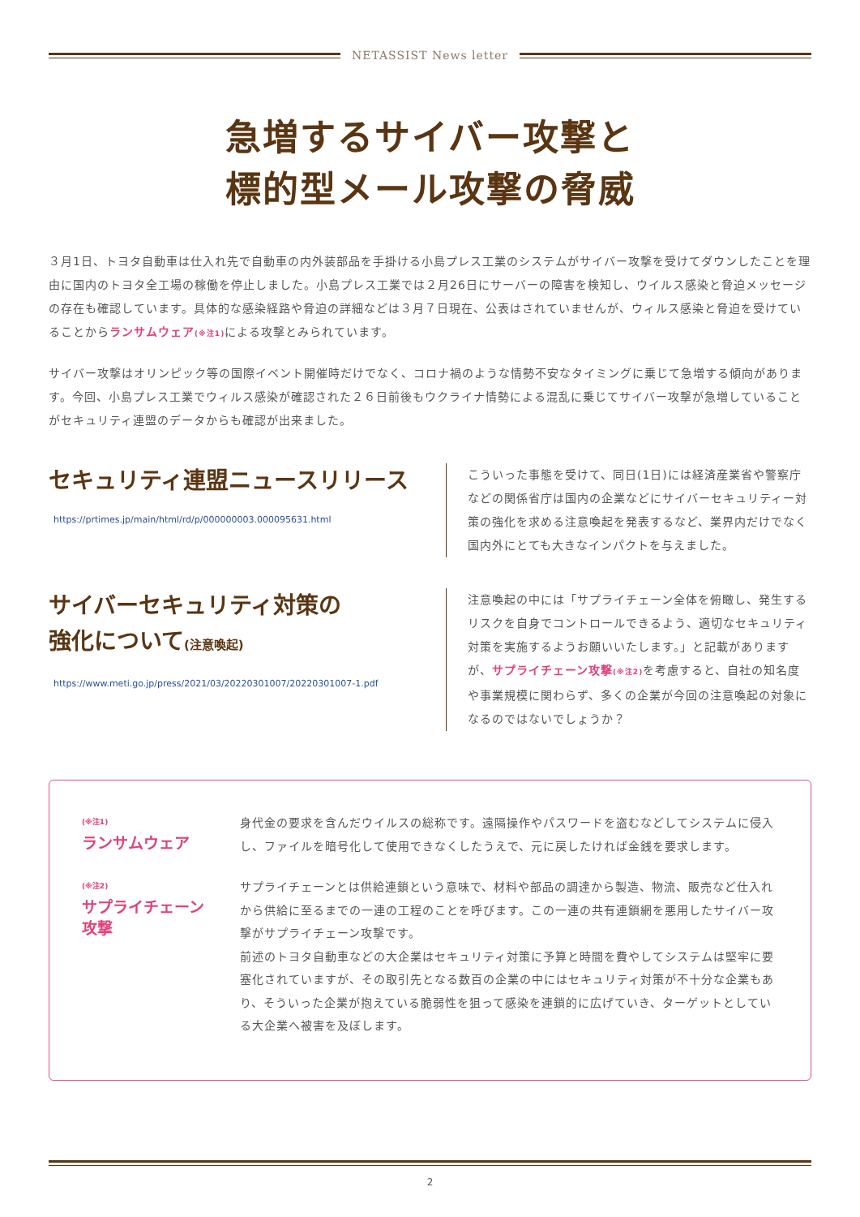NETASSIST News letter
急増するサイバー攻撃と
標的型メール攻撃の脅威
３月1日、トヨタ自動車は仕入れ先で自動車の内外装部品を手掛ける小島プレス工業のシステムがサイバー攻撃を受けてダウンしたことを理由に国内のトヨタ全工場の稼働を停止しました。小島プレス工業では２月26日にサーバーの障害を検知し、ウイルス感染と脅迫メッセージの存在も確認しています。具体的な感染経路や脅迫の詳細などは３月７日現在、公表はされていませんが、ウィルス感染と脅迫を受けていることからランサムウェア(※注1) による攻撃とみられています。
サイバー攻撃はオリンピック等の国際イベント開催時だけでなく、コロナ禍のような情勢不安なタイミングに乗じて急増する傾向があります。今回、小島プレス工業でウィルス感染が確認された２６日前後もウクライナ情勢による混乱に乗じてサイバー攻撃が急増していることがセキュリティ連盟のデータからも確認が出来ました。
セキュリティ連盟ニュースリリース
https://prtimes.jp/main/html/rd/p/000000003.000095631.html
こういった事態を受けて、同日(1日)には経済産業省や警察庁などの関係省庁は国内の企業などにサイバーセキュリティー対策の強化を求める注意喚起を発表するなど、業界内だけでなく国内外にとても大きなインパクトを与えました。
サイバーセキュリティ対策の
強化について(注意喚起)
https://www.meti.go.jp/press/2021/03/20220301007/20220301007-1.pdf
注意喚起の中には「サプライチェーン全体を俯瞰し、発生するリスクを自身でコントロールできるよう、適切なセキュリティ対策を実施するようお願いいたします。」と記載がありますが、サプライチェーン攻撃(※注2) を考慮すると、自社の知名度や事業規模に関わらず、多くの企業が今回の注意喚起の対象になるのではないでしょうか？
(※注1)
ランサムウェア
身代金の要求を含んだウイルスの総称です。遠隔操作やパスワードを盗むなどしてシステムに侵入し、ファイルを暗号化して使用できなくしたうえで、元に戻したければ金銭を要求します。
(※注2)
サプライチェーン
攻撃
サプライチェーンとは供給連鎖という意味で、材料や部品の調達から製造、物流、販売など仕入れから供給に至るまでの一連の工程のことを呼びます。この一連の共有連鎖網を悪用したサイバー攻撃がサプライチェーン攻撃です。
前述のトヨタ自動車などの大企業はセキュリティ対策に予算と時間を費やしてシステムは堅牢に要塞化されていますが、その取引先となる数百の企業の中にはセキュリティ対策が不十分な企業もあり、そういった企業が抱えている脆弱性を狙って感染を連鎖的に広げていき、ターゲットとしている大企業へ被害を及ぼします。
2